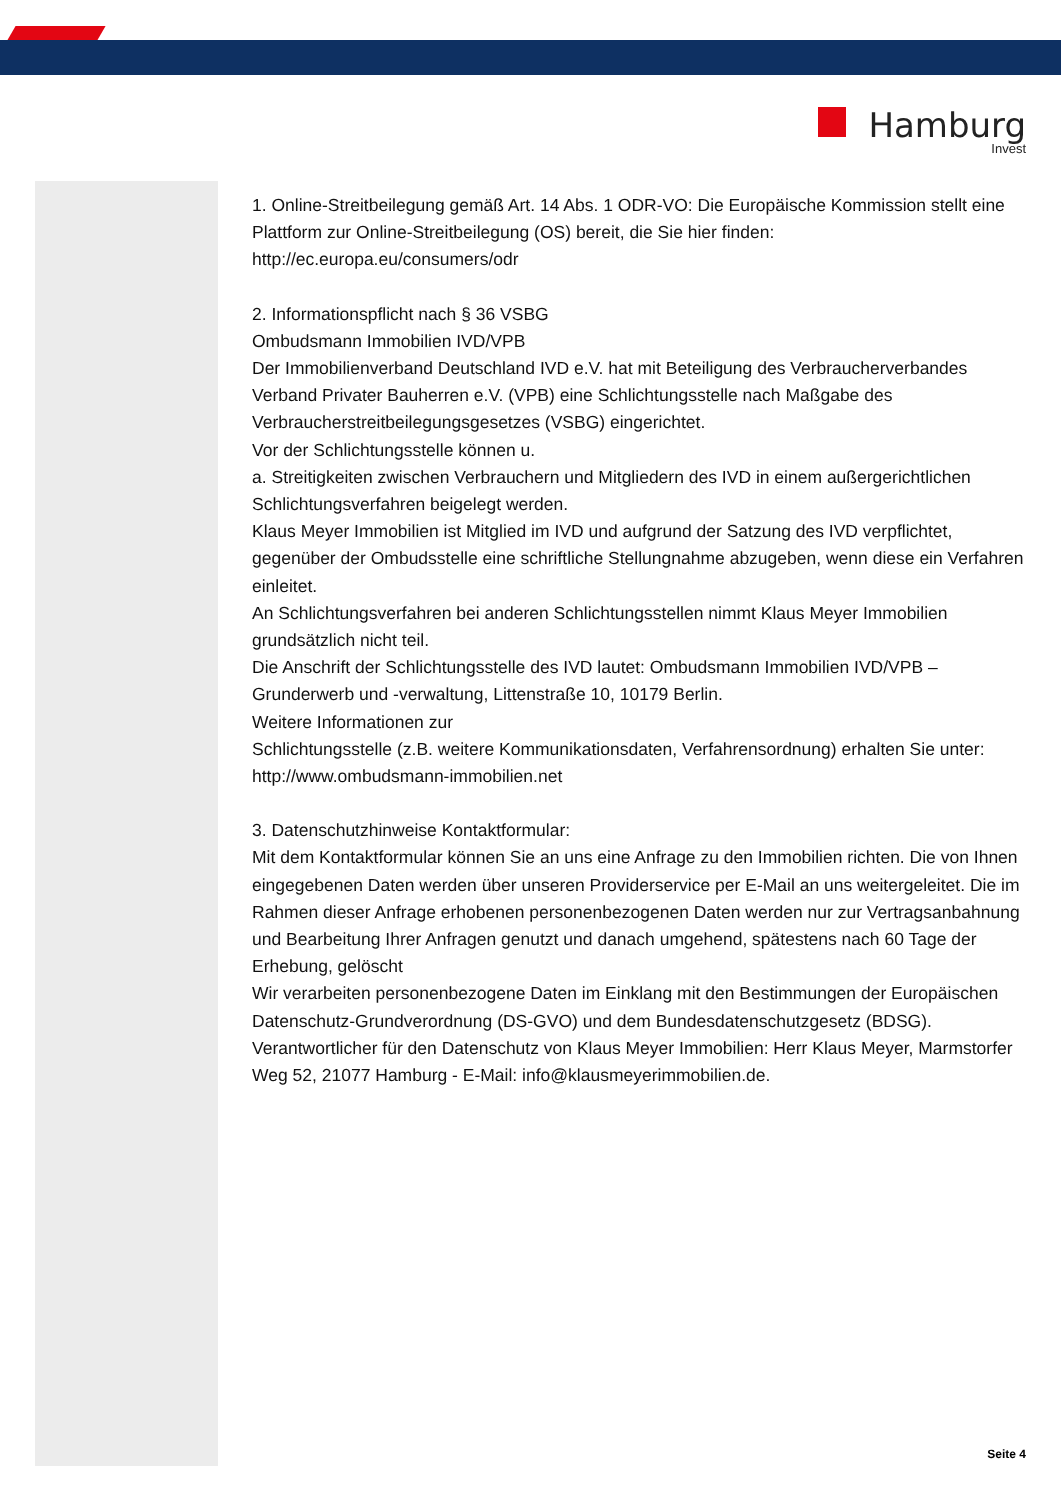Hamburg
Invest
1. Online-Streitbeilegung gemäß Art. 14 Abs. 1 ODR-VO: Die Europäische Kommission stellt eine Plattform zur Online-Streitbeilegung (OS) bereit, die Sie hier finden:
http://ec.europa.eu/consumers/odr
2. Informationspflicht nach § 36 VSBG
Ombudsmann Immobilien IVD/VPB
Der Immobilienverband Deutschland IVD e.V. hat mit Beteiligung des Verbraucherverbandes Verband Privater Bauherren e.V. (VPB) eine Schlichtungsstelle nach Maßgabe des Verbraucherstreitbeilegungsgesetzes (VSBG) eingerichtet.
Vor der Schlichtungsstelle können u.
a. Streitigkeiten zwischen Verbrauchern und Mitgliedern des IVD in einem außergerichtlichen Schlichtungsverfahren beigelegt werden.
Klaus Meyer Immobilien ist Mitglied im IVD und aufgrund der Satzung des IVD verpflichtet, gegenüber der Ombudsstelle eine schriftliche Stellungnahme abzugeben, wenn diese ein Verfahren einleitet.
An Schlichtungsverfahren bei anderen Schlichtungsstellen nimmt Klaus Meyer Immobilien grundsätzlich nicht teil.
Die Anschrift der Schlichtungsstelle des IVD lautet: Ombudsmann Immobilien IVD/VPB – Grunderwerb und -verwaltung, Littenstraße 10, 10179 Berlin.
Weitere Informationen zur
Schlichtungsstelle (z.B. weitere Kommunikationsdaten, Verfahrensordnung) erhalten Sie unter:
http://www.ombudsmann-immobilien.net
3. Datenschutzhinweise Kontaktformular:
Mit dem Kontaktformular können Sie an uns eine Anfrage zu den Immobilien richten. Die von Ihnen eingegebenen Daten werden über unseren Providerservice per E-Mail an uns weitergeleitet. Die im Rahmen dieser Anfrage erhobenen personenbezogenen Daten werden nur zur Vertragsanbahnung und Bearbeitung Ihrer Anfragen genutzt und danach umgehend, spätestens nach 60 Tage der Erhebung, gelöscht
Wir verarbeiten personenbezogene Daten im Einklang mit den Bestimmungen der Europäischen Datenschutz-Grundverordnung (DS-GVO) und dem Bundesdatenschutzgesetz (BDSG).
Verantwortlicher für den Datenschutz von Klaus Meyer Immobilien: Herr Klaus Meyer, Marmstorfer Weg 52, 21077 Hamburg - E-Mail: info@klausmeyerimmobilien.de.
Seite 4